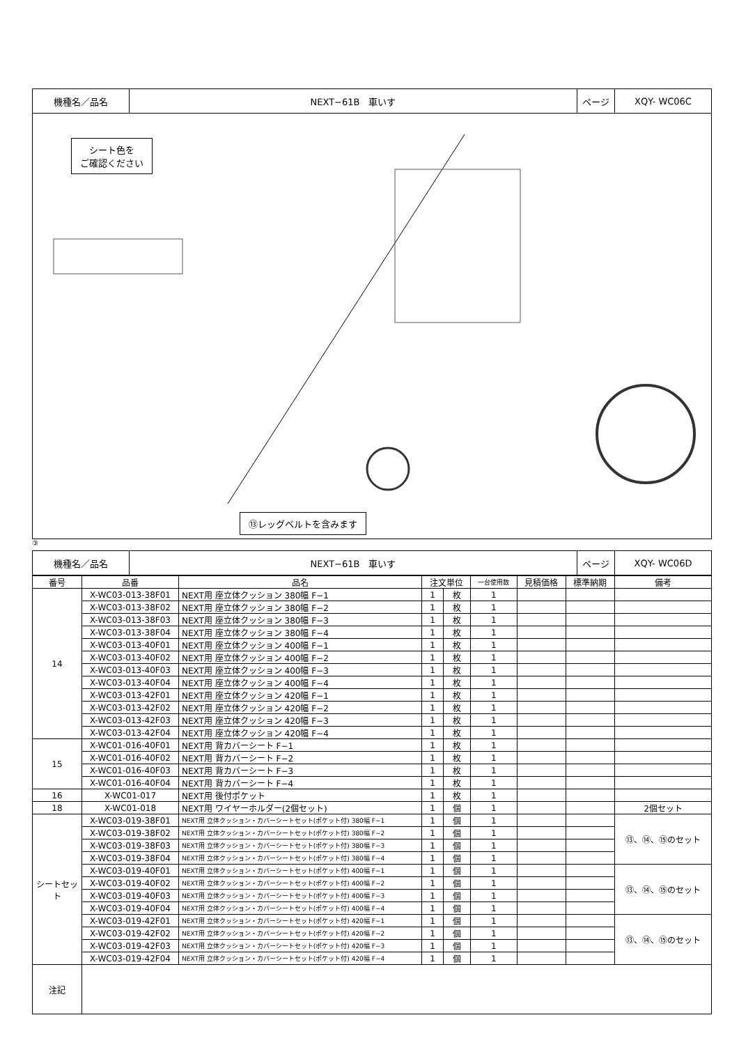| 機種名／品名 | NEXT−61B 車いす | ページ | XQY- WC06C |
シート色を
ご確認ください
⑬レッグベルトを含みます
③
| 機種名／品名 | NEXT−61B 車いす | ページ | XQY- WC06D |
| 番号 | 品番 | 品名 | 注文単位 | | 一台使用数 | 見積価格 | 標準納期 | 備考 |
| --- | --- | --- | --- | --- | --- | --- | --- | --- |
| 14 | X-WC03-013-38F01 | NEXT用 座立体クッション 380幅 F−1 | 1 | 枚 | 1 | | | |
| | X-WC03-013-38F02 | NEXT用 座立体クッション 380幅 F−2 | 1 | 枚 | 1 | | | |
| | X-WC03-013-38F03 | NEXT用 座立体クッション 380幅 F−3 | 1 | 枚 | 1 | | | |
| | X-WC03-013-38F04 | NEXT用 座立体クッション 380幅 F−4 | 1 | 枚 | 1 | | | |
| | X-WC03-013-40F01 | NEXT用 座立体クッション 400幅 F−1 | 1 | 枚 | 1 | | | |
| | X-WC03-013-40F02 | NEXT用 座立体クッション 400幅 F−2 | 1 | 枚 | 1 | | | |
| | X-WC03-013-40F03 | NEXT用 座立体クッション 400幅 F−3 | 1 | 枚 | 1 | | | |
| | X-WC03-013-40F04 | NEXT用 座立体クッション 400幅 F−4 | 1 | 枚 | 1 | | | |
| | X-WC03-013-42F01 | NEXT用 座立体クッション 420幅 F−1 | 1 | 枚 | 1 | | | |
| | X-WC03-013-42F02 | NEXT用 座立体クッション 420幅 F−2 | 1 | 枚 | 1 | | | |
| | X-WC03-013-42F03 | NEXT用 座立体クッション 420幅 F−3 | 1 | 枚 | 1 | | | |
| | X-WC03-013-42F04 | NEXT用 座立体クッション 420幅 F−4 | 1 | 枚 | 1 | | | |
| 15 | X-WC01-016-40F01 | NEXT用 背カバーシート F−1 | 1 | 枚 | 1 | | | |
| | X-WC01-016-40F02 | NEXT用 背カバーシート F−2 | 1 | 枚 | 1 | | | |
| | X-WC01-016-40F03 | NEXT用 背カバーシート F−3 | 1 | 枚 | 1 | | | |
| | X-WC01-016-40F04 | NEXT用 背カバーシート F−4 | 1 | 枚 | 1 | | | |
| 16 | X-WC01-017 | NEXT用 後付ポケット | 1 | 枚 | 1 | | | |
| 18 | X-WC01-018 | NEXT用 ワイヤーホルダー(2個セット) | 1 | 個 | 1 | | | 2個セット |
| シートセット | X-WC03-019-38F01 | NEXT用 立体クッション・カバーシートセット(ポケット付) 380幅 F−1 | 1 | 個 | 1 | | | ⑬、⑭、⑮のセット |
| | X-WC03-019-38F02 | NEXT用 立体クッション・カバーシートセット(ポケット付) 380幅 F−2 | 1 | 個 | 1 | | | |
| | X-WC03-019-38F03 | NEXT用 立体クッション・カバーシートセット(ポケット付) 380幅 F−3 | 1 | 個 | 1 | | | |
| | X-WC03-019-38F04 | NEXT用 立体クッション・カバーシートセット(ポケット付) 380幅 F−4 | 1 | 個 | 1 | | | |
| | X-WC03-019-40F01 | NEXT用 立体クッション・カバーシートセット(ポケット付) 400幅 F−1 | 1 | 個 | 1 | | | ⑬、⑭、⑮のセット |
| | X-WC03-019-40F02 | NEXT用 立体クッション・カバーシートセット(ポケット付) 400幅 F−2 | 1 | 個 | 1 | | | |
| | X-WC03-019-40F03 | NEXT用 立体クッション・カバーシートセット(ポケット付) 400幅 F−3 | 1 | 個 | 1 | | | |
| | X-WC03-019-40F04 | NEXT用 立体クッション・カバーシートセット(ポケット付) 400幅 F−4 | 1 | 個 | 1 | | | |
| | X-WC03-019-42F01 | NEXT用 立体クッション・カバーシートセット(ポケット付) 420幅 F−1 | 1 | 個 | 1 | | | ⑬、⑭、⑮のセット |
| | X-WC03-019-42F02 | NEXT用 立体クッション・カバーシートセット(ポケット付) 420幅 F−2 | 1 | 個 | 1 | | | |
| | X-WC03-019-42F03 | NEXT用 立体クッション・カバーシートセット(ポケット付) 420幅 F−3 | 1 | 個 | 1 | | | |
| | X-WC03-019-42F04 | NEXT用 立体クッション・カバーシートセット(ポケット付) 420幅 F−4 | 1 | 個 | 1 | | | |
| 注記 | | | | | | | | |